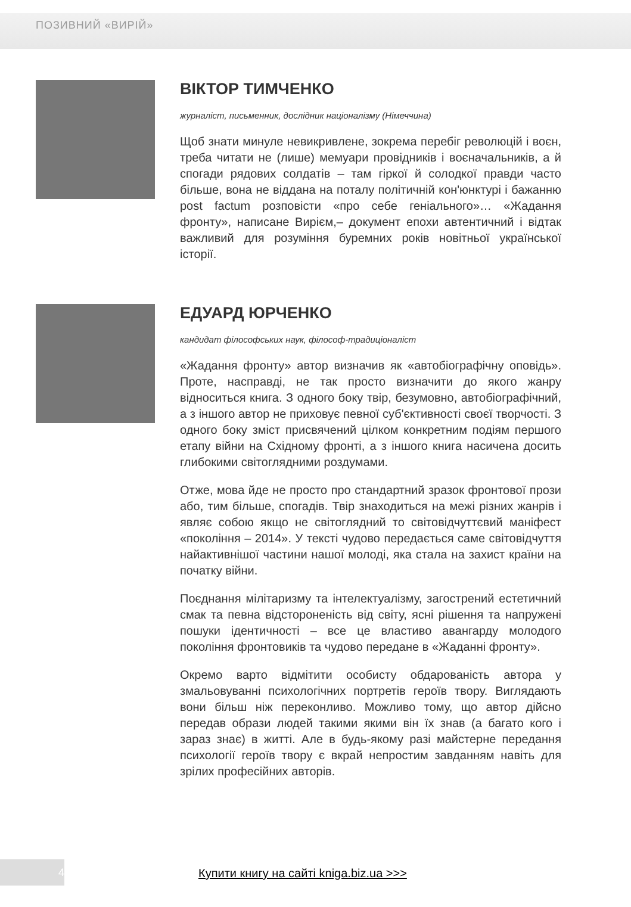ПОЗИВНИЙ «ВИРІЙ»
ВІКТОР ТИМЧЕНКО
журналіст, письменник, дослідник націоналізму (Німеччина)
Щоб знати минуле невикривлене, зокрема перебіг революцій і воєн, треба читати не (лише) мемуари провідників і воєначальників, а й спогади рядових солдатів – там гіркої й солодкої правди часто більше, вона не віддана на поталу політичній кон'юнктурі і бажанню post factum розповісти «про себе геніального»… «Жадання фронту», написане Вирієм,– документ епохи автентичний і відтак важливий для розуміння буремних років новітньої української історії.
ЕДУАРД ЮРЧЕНКО
кандидат філософських наук, філософ-традиціоналіст
«Жадання фронту» автор визначив як «автобіографічну оповідь». Проте, насправді, не так просто визначити до якого жанру відноситься книга. З одного боку твір, безумовно, автобіографічний, а з іншого автор не приховує певної суб'єктивності своєї творчості. З одного боку зміст присвячений цілком конкретним подіям першого етапу війни на Східному фронті, а з іншого книга насичена досить глибокими світоглядними роздумами.
Отже, мова йде не просто про стандартний зразок фронтової прози або, тим більше, спогадів. Твір знаходиться на межі різних жанрів і являє собою якщо не світоглядний то світовідчуттєвий маніфест «покоління – 2014». У тексті чудово передається саме світовідчуття найактивнішої частини нашої молоді, яка стала на захист країни на початку війни.
Поєднання мілітаризму та інтелектуалізму, загострений естетичний смак та певна відстороненість від світу, ясні рішення та напружені пошуки ідентичності – все це властиво авангарду молодого покоління фронтовиків та чудово передане в «Жаданні фронту».
Окремо варто відмітити особисту обдарованість автора у змальовуванні психологічних портретів героїв твору. Виглядають вони більш ніж переконливо. Можливо тому, що автор дійсно передав образи людей такими якими він їх знав (а багато кого і зараз знає) в житті. Але в будь-якому разі майстерне передання психології героїв твору є вкрай непростим завданням навіть для зрілих професійних авторів.
4
Купити книгу на сайті kniga.biz.ua >>>